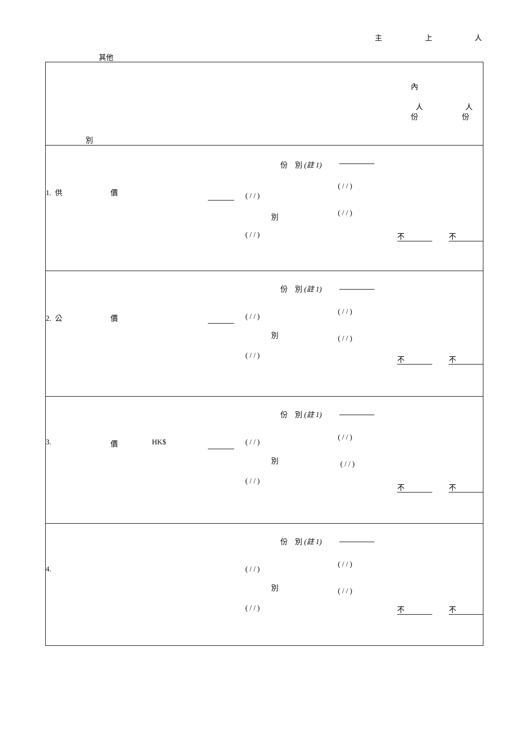主 上 人
其他
| 內 人 人 份 份 別 |
| 1. 供 價 份 別 (註 1) ( / / ) ( / / ) 別 ( / / ) ( / / ) 不 不 |
| 2. 公 價 份 別 (註 1) ( / / ) ( / / ) 別 ( / / ) ( / / ) 不 不 |
| 3. 價 HK$ 份 別 (註 1) ( / / ) ( / / ) 別 ( / / ) ( / / ) 不 不 |
| 4. 份 別 (註 1) ( / / ) ( / / ) 別 ( / / ) ( / / ) 不 不 |